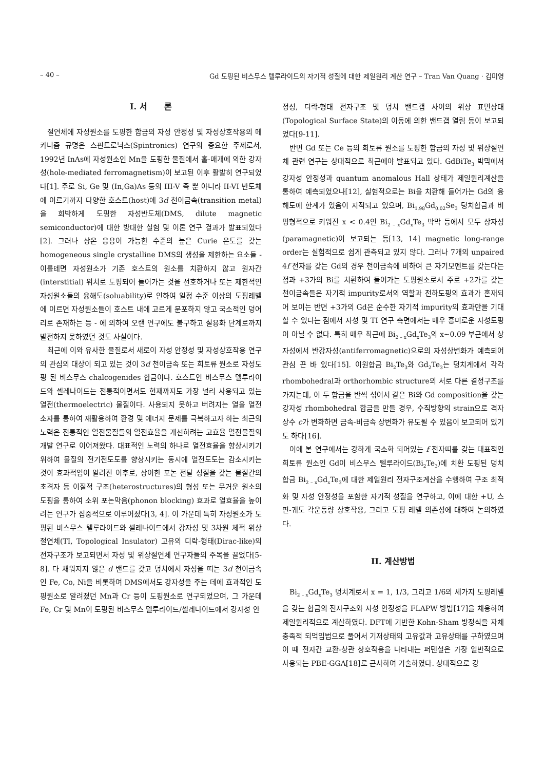– 40 – Gd 도핑된 비스무스 텔루라이드의 자기적 성질에 대한 제일원리 계산 연구 – Tran Van Quang · 김미영
I. 서 론
절연체에 자성원소를 도핑한 합금의 자성 안정성 및 자성상호작용의 메카니즘 규명은 스핀트로닉스(Spintronics) 연구의 중요한 주제로서, 1992년 InAs에 자성원소인 Mn을 도핑한 물질에서 홀-매개에 의한 강자성(hole-mediated ferromagnetism)이 보고된 이후 활발히 연구되었다[1]. 주로 Si, Ge 및 (In,Ga)As 등의 III-V 족 뿐 아니라 II-VI 반도체에 이르기까지 다양한 호스트(host)에 3d 천이금속(transition metal)을 희박하게 도핑한 자성반도체(DMS, dilute magnetic semiconductor)에 대한 방대한 실험 및 이론 연구 결과가 발표되었다[2]. 그러나 상온 응용이 가능한 수준의 높은 Curie 온도를 갖는 homogeneous single crystalline DMS의 생성을 제한하는 요소들 - 이를테면 자성원소가 기존 호스트의 원소를 치환하지 않고 원자간(interstitial) 위치로 도핑되어 들어가는 것을 선호하거나 또는 제한적인 자성원소들의 융해도(soluability)로 인하여 일정 수준 이상의 도핑레벨에 이르면 자성원소들이 호스트 내에 고르게 분포하지 않고 국소적인 덩어리로 존재하는 등 - 에 의하여 오랜 연구에도 불구하고 실용화 단계로까지 발전하지 못하였던 것도 사실이다.
최근에 이와 유사한 물질로서 새로이 자성 안정성 및 자성상호작용 연구의 관심의 대상이 되고 있는 것이 3d 천이금속 또는 희토류 원소로 자성도핑 된 비스무스 chalcogenides 합금이다. 호스트인 비스무스 텔루라이드와 셀레나이드는 전통적이면서도 현재까지도 가장 널리 사용되고 있는 열전(thermoelectric) 물질이다. 사용되지 못하고 버려지는 열을 열전소자를 통하여 재활용하여 환경 및 에너지 문제를 극복하고자 하는 최근의 노력은 전통적인 열전물질들의 열전효율을 개선하려는 고효율 열전물질의 개발 연구로 이어져왔다. 대표적인 노력의 하나로 열전효율을 향상시키기 위하여 물질의 전기전도도를 향상시키는 동시에 열전도도는 감소시키는 것이 효과적임이 알려진 이후로, 상이한 포논 전달 성질을 갖는 물질간의 초격자 등 이질적 구조(heterostructures)의 형성 또는 무거운 원소의 도핑을 통하여 소위 포논막음(phonon blocking) 효과로 열효율을 높이려는 연구가 집중적으로 이루어졌다[3, 4]. 이 가운데 특히 자성원소가 도핑된 비스무스 텔루라이드와 셀레나이드에서 강자성 및 3차원 체적 위상절연체(TI, Topological Insulator) 고유의 디락-형태(Dirac-like)의 전자구조가 보고되면서 자성 및 위상절연체 연구자들의 주목을 끌었다[5-8]. 다 채워지지 않은 d 밴드를 갖고 덩치에서 자성을 띠는 3d 천이금속인 Fe, Co, Ni을 비롯하여 DMS에서도 강자성을 주는 데에 효과적인 도핑원소로 알려졌던 Mn과 Cr 등이 도핑원소로 연구되었으며, 그 가운데 Fe, Cr 및 Mn이 도핑된 비스무스 텔루라이드/셀레나이드에서 강자성 안
정성, 디락-형태 전자구조 및 덩치 밴드갭 사이의 위상 표면상태(Topological Surface State)의 이동에 의한 밴드갭 열림 등이 보고되었다[9-11].
반면 Gd 또는 Ce 등의 희토류 원소를 도핑한 합금의 자성 및 위상절연체 관련 연구는 상대적으로 최근에야 발표되고 있다. GdBiTe<sub>3</sub> 박막에서 강자성 안정성과 quantum anomalous Hall 상태가 제일원리계산을 통하여 예측되었으나[12], 실험적으로는 Bi을 치환해 들어가는 Gd의 융해도에 한계가 있음이 지적되고 있으며, Bi<sub>1.98</sub>Gd<sub>0.02</sub>Se<sub>3</sub> 덩치합금과 비평형적으로 키워진 x < 0.4인 Bi<sub>2 – x</sub>Gd<sub>x</sub>Te<sub>3</sub> 박막 등에서 모두 상자성(paramagnetic)이 보고되는 등[13, 14] magnetic long-range order는 실험적으로 쉽게 관측되고 있지 않다. 그러나 7개의 unpaired 4f 전자를 갖는 Gd의 경우 천이금속에 비하여 큰 자기모멘트를 갖는다는 점과 +3가의 Bi를 치환하여 들어가는 도핑원소로서 주로 +2가를 갖는 천이금속들은 자기적 impurity로서의 역할과 전하도핑의 효과가 혼재되어 보이는 반면 +3가의 Gd은 순수한 자기적 impurity의 효과만을 기대할 수 있다는 점에서 자성 및 TI 연구 측면에서는 매우 흥미로운 자성도핑이 아닐 수 없다. 특히 매우 최근에 Bi<sub>2 – x</sub>Gd<sub>x</sub>Te<sub>3</sub>의 x~0.09 부근에서 상자성에서 반강자성(antiferromagnetic)으로의 자성상변화가 예측되어 관심 끈 바 있다[15]. 이원합금 Bi<sub>2</sub>Te<sub>3</sub>와 Gd<sub>2</sub>Te<sub>3</sub>는 덩치계에서 각각 rhombohedral과 orthorhombic structure의 서로 다른 결정구조를 가지는데, 이 두 합금을 반씩 섞어서 같은 Bi와 Gd composition을 갖는 강자성 rhombohedral 합금을 만들 경우, 수직방향의 strain으로 격자상수 c가 변화하면 금속-비금속 상변화가 유도될 수 있음이 보고되어 있기도 하다[16].
이에 본 연구에서는 강하게 국소화 되어있는 f 전자띠를 갖는 대표적인 희토류 원소인 Gd이 비스무스 텔루라이드(Bi<sub>2</sub>Te<sub>3</sub>)에 치환 도핑된 덩치 합금 Bi<sub>2 – x</sub>Gd<sub>x</sub>Te<sub>3</sub>에 대한 제일원리 전자구조계산을 수행하여 구조 최적화 및 자성 안정성을 포함한 자기적 성질을 연구하고, 이에 대한 +U, 스핀-궤도 각운동량 상호작용, 그리고 도핑 레벨 의존성에 대하여 논의하였다.
II. 계산방법
Bi<sub>2 – x</sub>Gd<sub>x</sub>Te<sub>3</sub> 덩치계로서 x = 1, 1/3, 그리고 1/6의 세가지 도핑레벨을 갖는 합금의 전자구조와 자성 안정성을 FLAPW 방법[17]을 채용하여 제일원리적으로 계산하였다. DFT에 기반한 Kohn-Sham 방정식을 자체충족적 되먹임법으로 풀어서 기저상태의 고유값과 고유상태를 구하였으며 이 때 전자간 교환-상관 상호작용을 나타내는 퍼텐셜은 가장 일반적으로 사용되는 PBE-GGA[18]로 근사하여 기술하였다. 상대적으로 강